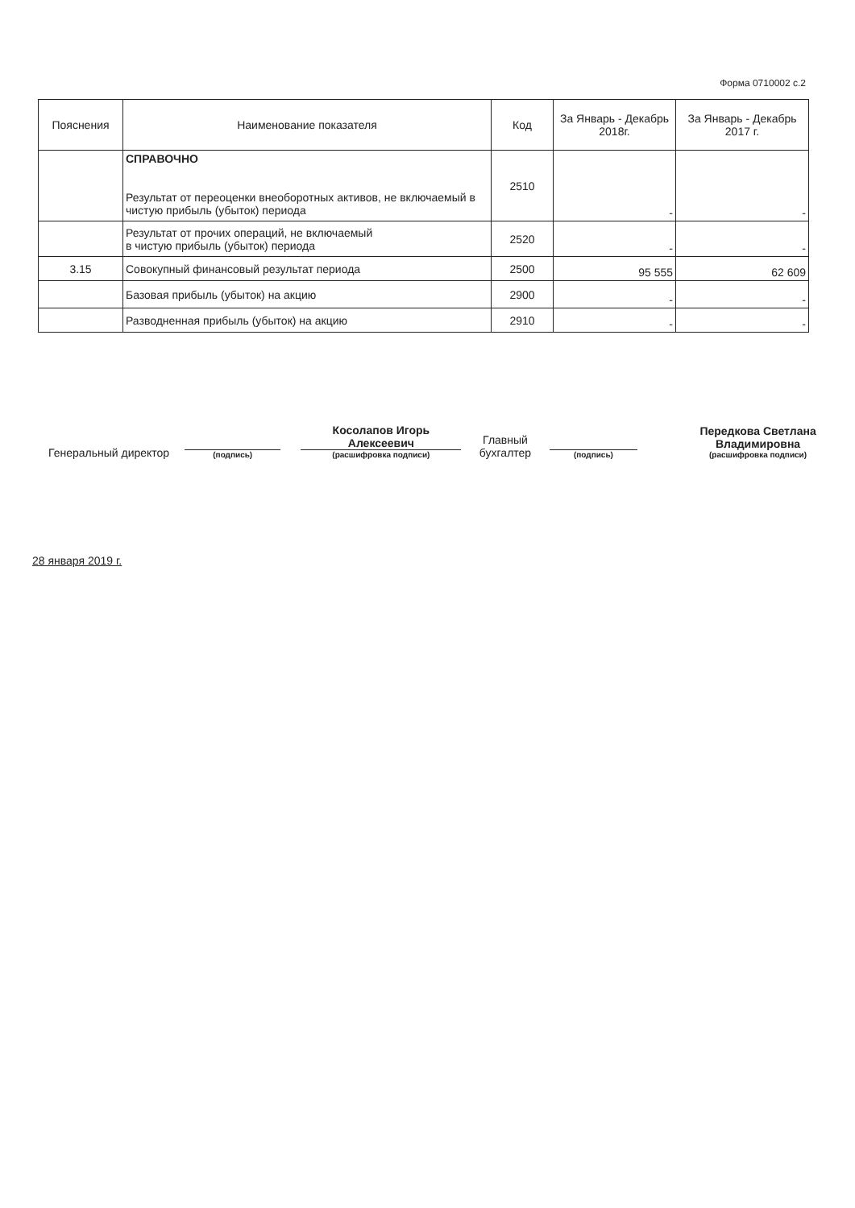Форма 0710002 с.2
| Пояснения | Наименование показателя | Код | За Январь - Декабрь 2018г. | За Январь - Декабрь 2017 г. |
| --- | --- | --- | --- | --- |
| | СПРАВОЧНО Результат от переоценки внеоборотных активов, не включаемый в чистую прибыль (убыток) периода | 2510 | - | - |
| | Результат от прочих операций, не включаемый в чистую прибыль (убыток) периода | 2520 | - | - |
| 3.15 | Совокупный финансовый результат периода | 2500 | 95 555 | 62 609 |
| | Базовая прибыль (убыток) на акцию | 2900 | - | - |
| | Разводненная прибыль (убыток) на акцию | 2910 | - | - |
Генеральный директор
(подпись)
Косолапов Игорь Алексеевич
(расшифровка подписи)
Главный бухгалтер
(подпись)
Передкова Светлана Владимировна
(расшифровка подписи)
28 января 2019 г.